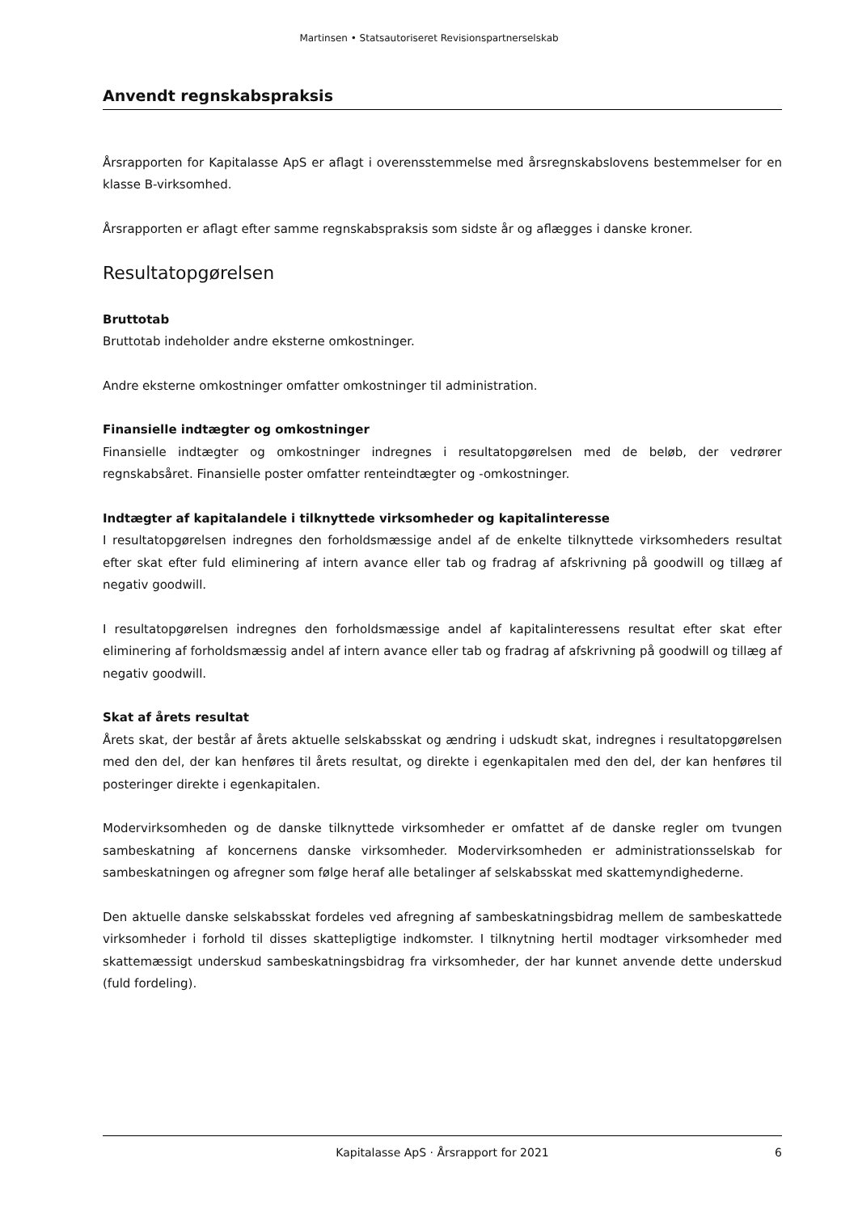Martinsen • Statsautoriseret Revisionspartnerselskab
Anvendt regnskabspraksis
Årsrapporten for Kapitalasse ApS er aflagt i overensstemmelse med årsregnskabslovens bestemmelser for en klasse B-virksomhed.
Årsrapporten er aflagt efter samme regnskabspraksis som sidste år og aflægges i danske kroner.
Resultatopgørelsen
Bruttotab
Bruttotab indeholder andre eksterne omkostninger.
Andre eksterne omkostninger omfatter omkostninger til administration.
Finansielle indtægter og omkostninger
Finansielle indtægter og omkostninger indregnes i resultatopgørelsen med de beløb, der vedrører regnskabsåret. Finansielle poster omfatter renteindtægter og -omkostninger.
Indtægter af kapitalandele i tilknyttede virksomheder og kapitalinteresse
I resultatopgørelsen indregnes den forholdsmæssige andel af de enkelte tilknyttede virksomheders resultat efter skat efter fuld eliminering af intern avance eller tab og fradrag af afskrivning på goodwill og tillæg af negativ goodwill.
I resultatopgørelsen indregnes den forholdsmæssige andel af kapitalinteressens resultat efter skat efter eliminering af forholdsmæssig andel af intern avance eller tab og fradrag af afskrivning på goodwill og tillæg af negativ goodwill.
Skat af årets resultat
Årets skat, der består af årets aktuelle selskabsskat og ændring i udskudt skat, indregnes i resultatopgørelsen med den del, der kan henføres til årets resultat, og direkte i egenkapitalen med den del, der kan henføres til posteringer direkte i egenkapitalen.
Modervirksomheden og de danske tilknyttede virksomheder er omfattet af de danske regler om tvungen sambeskatning af koncernens danske virksomheder. Modervirksomheden er administrationsselskab for sambeskatningen og afregner som følge heraf alle betalinger af selskabsskat med skattemyndighederne.
Den aktuelle danske selskabsskat fordeles ved afregning af sambeskatningsbidrag mellem de sambeskattede virksomheder i forhold til disses skattepligtige indkomster. I tilknytning hertil modtager virksomheder med skattemæssigt underskud sambeskatningsbidrag fra virksomheder, der har kunnet anvende dette underskud (fuld fordeling).
Kapitalasse ApS · Årsrapport for 2021 6